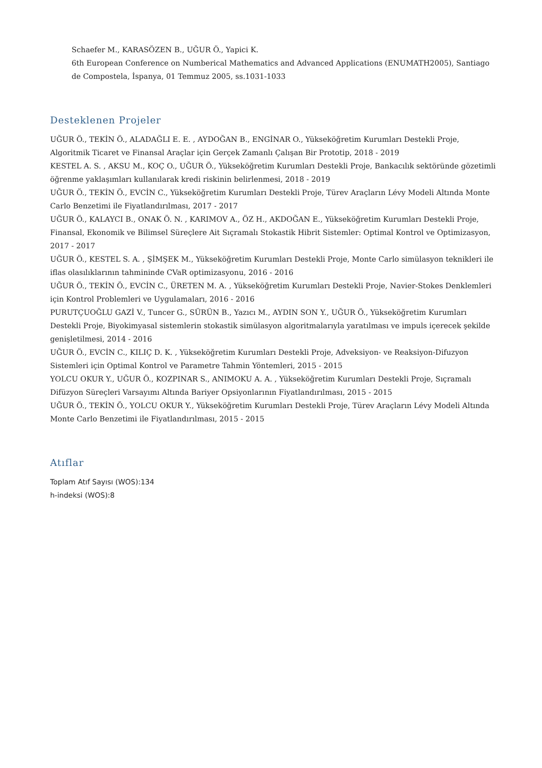Schaefer M., KARASÖZEN B., UĞUR Ö., Yapici K.
6th European Conference on Numberical Mathematics and Advanced Applications (ENUMATH2005), Santiago de Compostela, İspanya, 01 Temmuz 2005, ss.1031-1033
Desteklenen Projeler
UĞUR Ö., TEKİN Ö., ALADAĞLI E. E. , AYDOĞAN B., ENGİNAR O., Yükseköğretim Kurumları Destekli Proje, Algoritmik Ticaret ve Finansal Araçlar için Gerçek Zamanlı Çalışan Bir Prototip, 2018 - 2019
KESTEL A. S. , AKSU M., KOÇ O., UĞUR Ö., Yükseköğretim Kurumları Destekli Proje, Bankacılık sektöründe gözetimli öğrenme yaklaşımları kullanılarak kredi riskinin belirlenmesi, 2018 - 2019
UĞUR Ö., TEKİN Ö., EVCİN C., Yükseköğretim Kurumları Destekli Proje, Türev Araçların Lévy Modeli Altında Monte Carlo Benzetimi ile Fiyatlandırılması, 2017 - 2017
UĞUR Ö., KALAYCI B., ONAK Ö. N. , KARIMOV A., ÖZ H., AKDOĞAN E., Yükseköğretim Kurumları Destekli Proje, Finansal, Ekonomik ve Bilimsel Süreçlere Ait Sıçramalı Stokastik Hibrit Sistemler: Optimal Kontrol ve Optimizasyon, 2017 - 2017
UĞUR Ö., KESTEL S. A. , ŞİMŞEK M., Yükseköğretim Kurumları Destekli Proje, Monte Carlo simülasyon teknikleri ile iflas olasılıklarının tahmininde CVaR optimizasyonu, 2016 - 2016
UĞUR Ö., TEKİN Ö., EVCİN C., ÜRETEN M. A. , Yükseköğretim Kurumları Destekli Proje, Navier-Stokes Denklemleri için Kontrol Problemleri ve Uygulamaları, 2016 - 2016
PURUTÇUOĞLU GAZİ V., Tuncer G., SÜRÜN B., Yazıcı M., AYDIN SON Y., UĞUR Ö., Yükseköğretim Kurumları Destekli Proje, Biyokimyasal sistemlerin stokastik simülasyon algoritmalarıyla yaratılması ve impuls içerecek şekilde genişletilmesi, 2014 - 2016
UĞUR Ö., EVCİN C., KILIÇ D. K. , Yükseköğretim Kurumları Destekli Proje, Adveksiyon- ve Reaksiyon-Difuzyon Sistemleri için Optimal Kontrol ve Parametre Tahmin Yöntemleri, 2015 - 2015
YOLCU OKUR Y., UĞUR Ö., KOZPINAR S., ANIMOKU A. A. , Yükseköğretim Kurumları Destekli Proje, Sıçramalı Difüzyon Süreçleri Varsayımı Altında Bariyer Opsiyonlarının Fiyatlandırılması, 2015 - 2015
UĞUR Ö., TEKİN Ö., YOLCU OKUR Y., Yükseköğretim Kurumları Destekli Proje, Türev Araçların Lévy Modeli Altında Monte Carlo Benzetimi ile Fiyatlandırılması, 2015 - 2015
Atıflar
Toplam Atıf Sayısı (WOS):134
h-indeksi (WOS):8